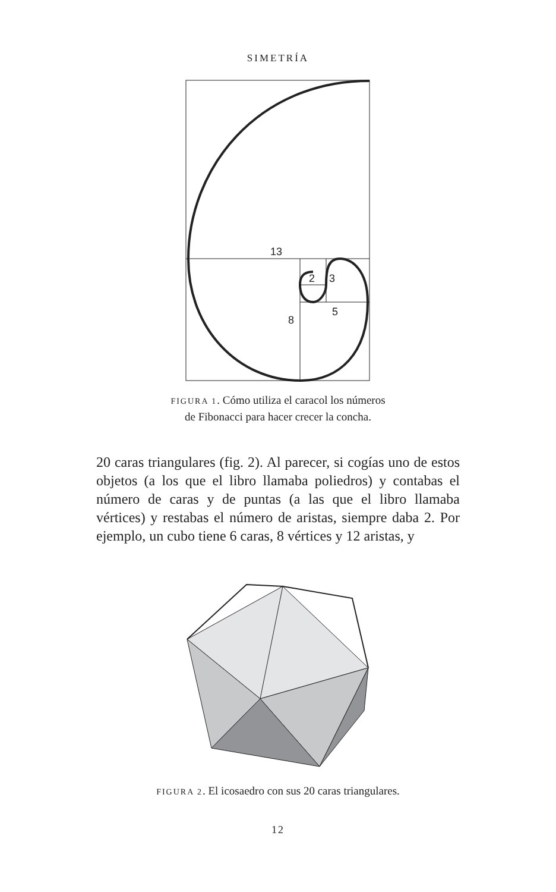SIMETRÍA
13
2
3
5
8
FIGURA 1. Cómo utiliza el caracol los números
de Fibonacci para hacer crecer la concha.
20 caras triangulares (fig. 2). Al parecer, si cogías uno de estos objetos (a los que el libro llamaba poliedros) y contabas el número de caras y de puntas (a las que el libro llamaba vértices) y restabas el número de aristas, siempre daba 2. Por ejemplo, un cubo tiene 6 caras, 8 vértices y 12 aristas, y
FIGURA 2. El icosaedro con sus 20 caras triangulares.
12